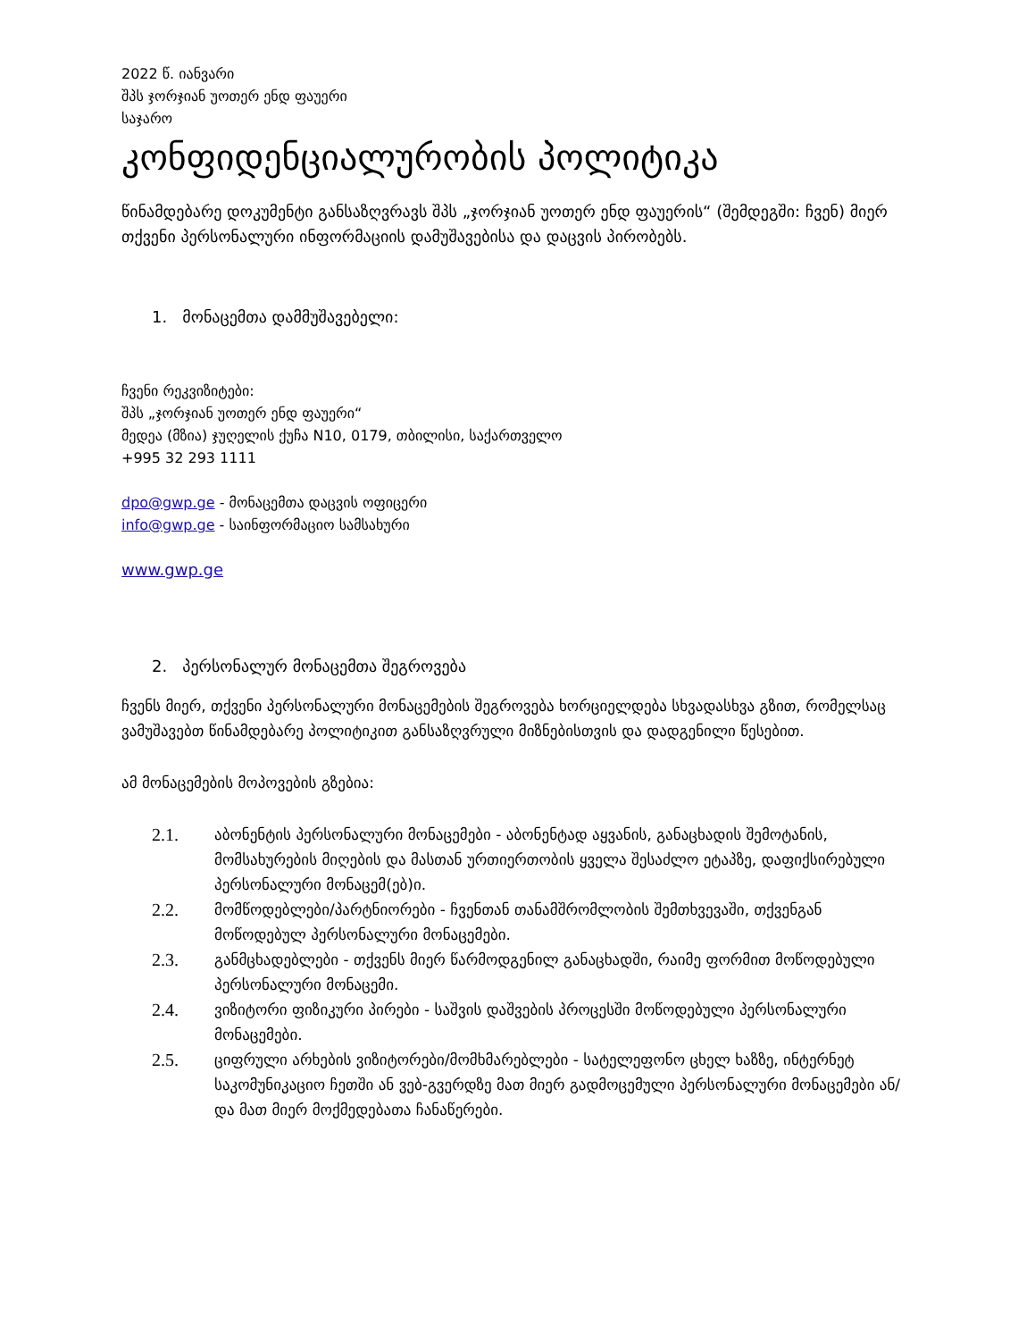2022 წ. იანვარი
შპს ჯორჯიან უოთერ ენდ ფაუერი
საჯარო
კონფიდენციალურობის პოლიტიკა
წინამდებარე დოკუმენტი განსაზღვრავს შპს „ჯორჯიან უოთერ ენდ ფაუერის“ (შემდეგში: ჩვენ) მიერ თქვენი პერსონალური ინფორმაციის დამუშავებისა და დაცვის პირობებს.
1. მონაცემთა დამმუშავებელი:
ჩვენი რეკვიზიტები:
შპს „ჯორჯიან უოთერ ენდ ფაუერი“
მედეა (მზია) ჯუღელის ქუჩა N10, 0179, თბილისი, საქართველო
+995 32 293 1111
dpo@gwp.ge - მონაცემთა დაცვის ოფიცერი
info@gwp.ge - საინფორმაციო სამსახური
www.gwp.ge
2. პერსონალურ მონაცემთა შეგროვება
ჩვენს მიერ, თქვენი პერსონალური მონაცემების შეგროვება ხორციელდება სხვადასხვა გზით, რომელსაც ვამუშავებთ წინამდებარე პოლიტიკით განსაზღვრული მიზნებისთვის და დადგენილი წესებით.
ამ მონაცემების მოპოვების გზებია:
2.1. აბონენტის პერსონალური მონაცემები - აბონენტად აყვანის, განაცხადის შემოტანის, მომსახურების მიღების და მასთან ურთიერთობის ყველა შესაძლო ეტაპზე, დაფიქსირებული პერსონალური მონაცემ(ებ)ი.
2.2. მომწოდებლები/პარტნიორები - ჩვენთან თანამშრომლობის შემთხვევაში, თქვენგან მოწოდებულ პერსონალური მონაცემები.
2.3. განმცხადებლები - თქვენს მიერ წარმოდგენილ განაცხადში, რაიმე ფორმით მოწოდებული პერსონალური მონაცემი.
2.4. ვიზიტორი ფიზიკური პირები - საშვის დაშვების პროცესში მოწოდებული პერსონალური მონაცემები.
2.5. ციფრული არხების ვიზიტორები/მომხმარებლები - სატელეფონო ცხელ ხაზზე, ინტერნეტ საკომუნიკაციო ჩეთში ან ვებ-გვერდზე მათ მიერ გადმოცემული პერსონალური მონაცემები ან/და მათ მიერ მოქმედებათა ჩანაწერები.